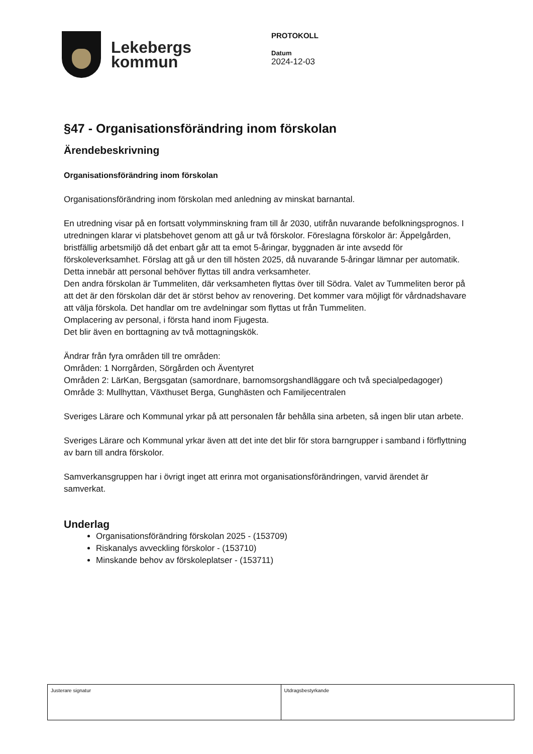Lekebergs
kommun
PROTOKOLL
Datum
2024-12-03
§47 - Organisationsförändring inom förskolan
Ärendebeskrivning
Organisationsförändring inom förskolan
Organisationsförändring inom förskolan med anledning av minskat barnantal.
En utredning visar på en fortsatt volymminskning fram till år 2030, utifrån nuvarande befolkningsprognos. I utredningen klarar vi platsbehovet genom att gå ur två förskolor. Föreslagna förskolor är: Äppelgården, bristfällig arbetsmiljö då det enbart går att ta emot 5-åringar, byggnaden är inte avsedd för förskoleverksamhet. Förslag att gå ur den till hösten 2025, då nuvarande 5-åringar lämnar per automatik. Detta innebär att personal behöver flyttas till andra verksamheter.
Den andra förskolan är Tummeliten, där verksamheten flyttas över till Södra. Valet av Tummeliten beror på att det är den förskolan där det är störst behov av renovering. Det kommer vara möjligt för vårdnadshavare att välja förskola. Det handlar om tre avdelningar som flyttas ut från Tummeliten.
Omplacering av personal, i första hand inom Fjugesta.
Det blir även en borttagning av två mottagningskök.
Ändrar från fyra områden till tre områden:
Områden: 1 Norrgården, Sörgården och Äventyret
Områden 2: LärKan, Bergsgatan (samordnare, barnomsorgshandläggare och två specialpedagoger)
Område 3: Mullhyttan, Växthuset Berga, Gunghästen och Familjecentralen
Sveriges Lärare och Kommunal yrkar på att personalen får behålla sina arbeten, så ingen blir utan arbete.
Sveriges Lärare och Kommunal yrkar även att det inte det blir för stora barngrupper i samband i förflyttning av barn till andra förskolor.
Samverkansgruppen har i övrigt inget att erinra mot organisationsförändringen, varvid ärendet är samverkat.
Underlag
Organisationsförändring förskolan 2025 - (153709)
Riskanalys avveckling förskolor - (153710)
Minskande behov av förskoleplatser - (153711)
Justerare signatur Utdragsbestyrkande